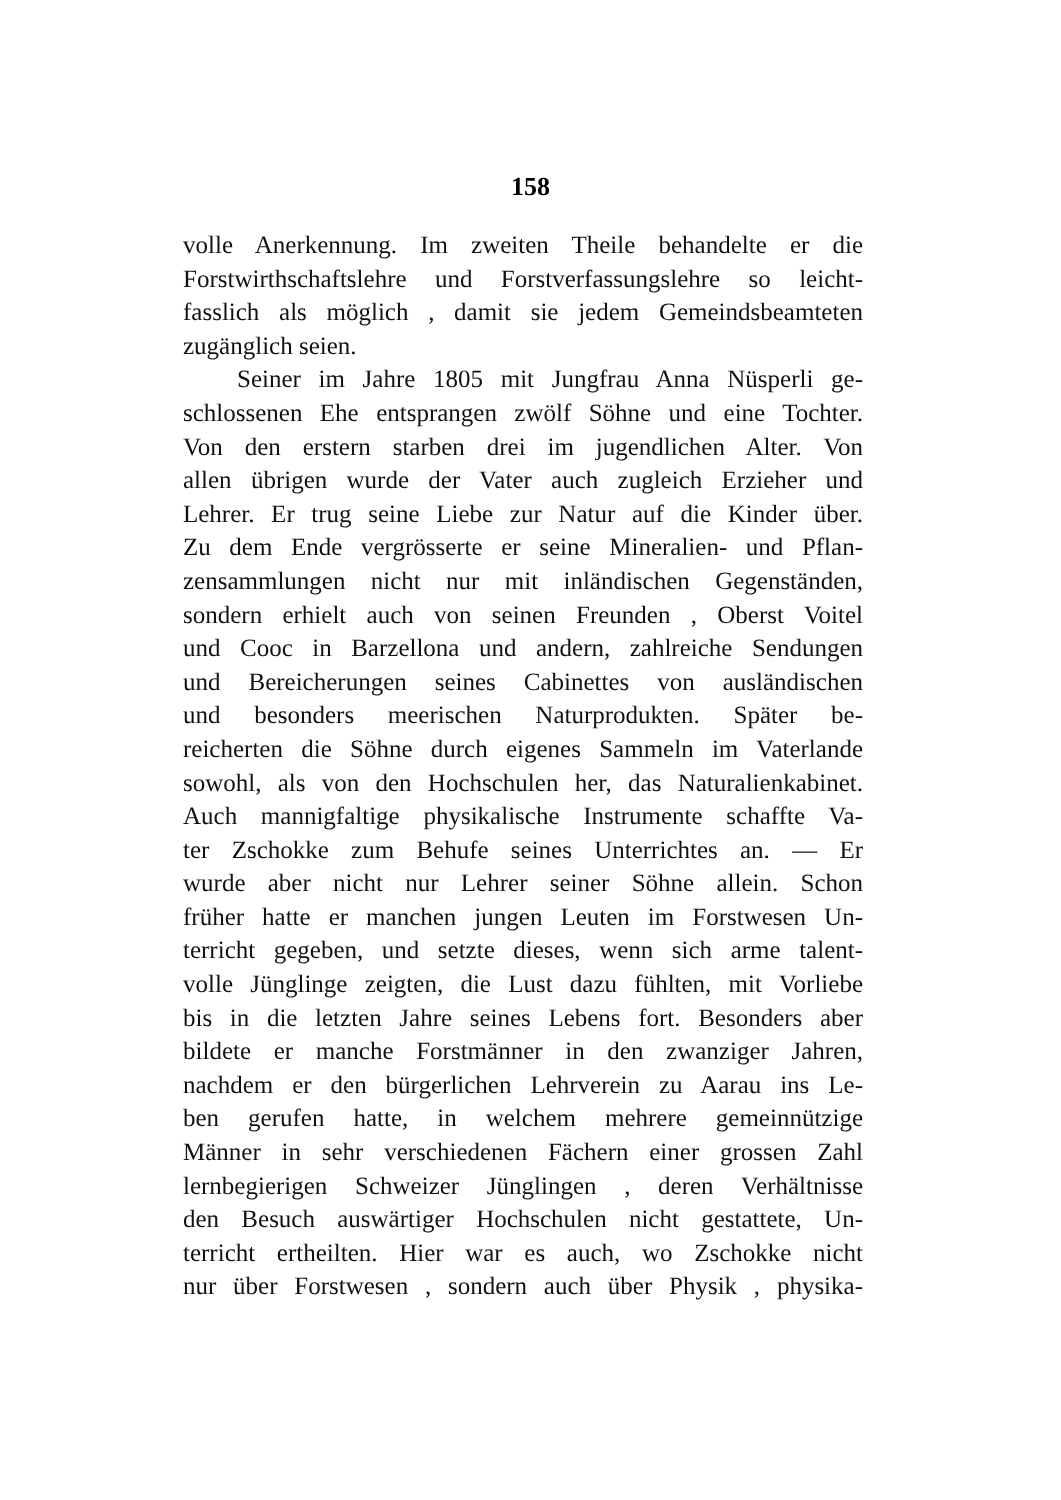158
volle Anerkennung. Im zweiten Theile behandelte er die
Forstwirthschaftslehre und Forstverfassungslehre so leicht-
fasslich als möglich , damit sie jedem Gemeindsbeamteten
zugänglich seien.
Seiner im Jahre 1805 mit Jungfrau Anna Nüsperli ge-
schlossenen Ehe entsprangen zwölf Söhne und eine Tochter.
Von den erstern starben drei im jugendlichen Alter. Von
allen übrigen wurde der Vater auch zugleich Erzieher und
Lehrer. Er trug seine Liebe zur Natur auf die Kinder über.
Zu dem Ende vergrösserte er seine Mineralien- und Pflan-
zensammlungen nicht nur mit inländischen Gegenständen,
sondern erhielt auch von seinen Freunden , Oberst Voitel
und Cooc in Barzellona und andern, zahlreiche Sendungen
und Bereicherungen seines Cabinettes von ausländischen
und besonders meerischen Naturprodukten. Später be-
reicherten die Söhne durch eigenes Sammeln im Vaterlande
sowohl, als von den Hochschulen her, das Naturalienkabinet.
Auch mannigfaltige physikalische Instrumente schaffte Va-
ter Zschokke zum Behufe seines Unterrichtes an. — Er
wurde aber nicht nur Lehrer seiner Söhne allein. Schon
früher hatte er manchen jungen Leuten im Forstwesen Un-
terricht gegeben, und setzte dieses, wenn sich arme talent-
volle Jünglinge zeigten, die Lust dazu fühlten, mit Vorliebe
bis in die letzten Jahre seines Lebens fort. Besonders aber
bildete er manche Forstmänner in den zwanziger Jahren,
nachdem er den bürgerlichen Lehrverein zu Aarau ins Le-
ben gerufen hatte, in welchem mehrere gemeinnützige
Männer in sehr verschiedenen Fächern einer grossen Zahl
lernbegierigen Schweizer Jünglingen , deren Verhältnisse
den Besuch auswärtiger Hochschulen nicht gestattete, Un-
terricht ertheilten. Hier war es auch, wo Zschokke nicht
nur über Forstwesen , sondern auch über Physik , physika-